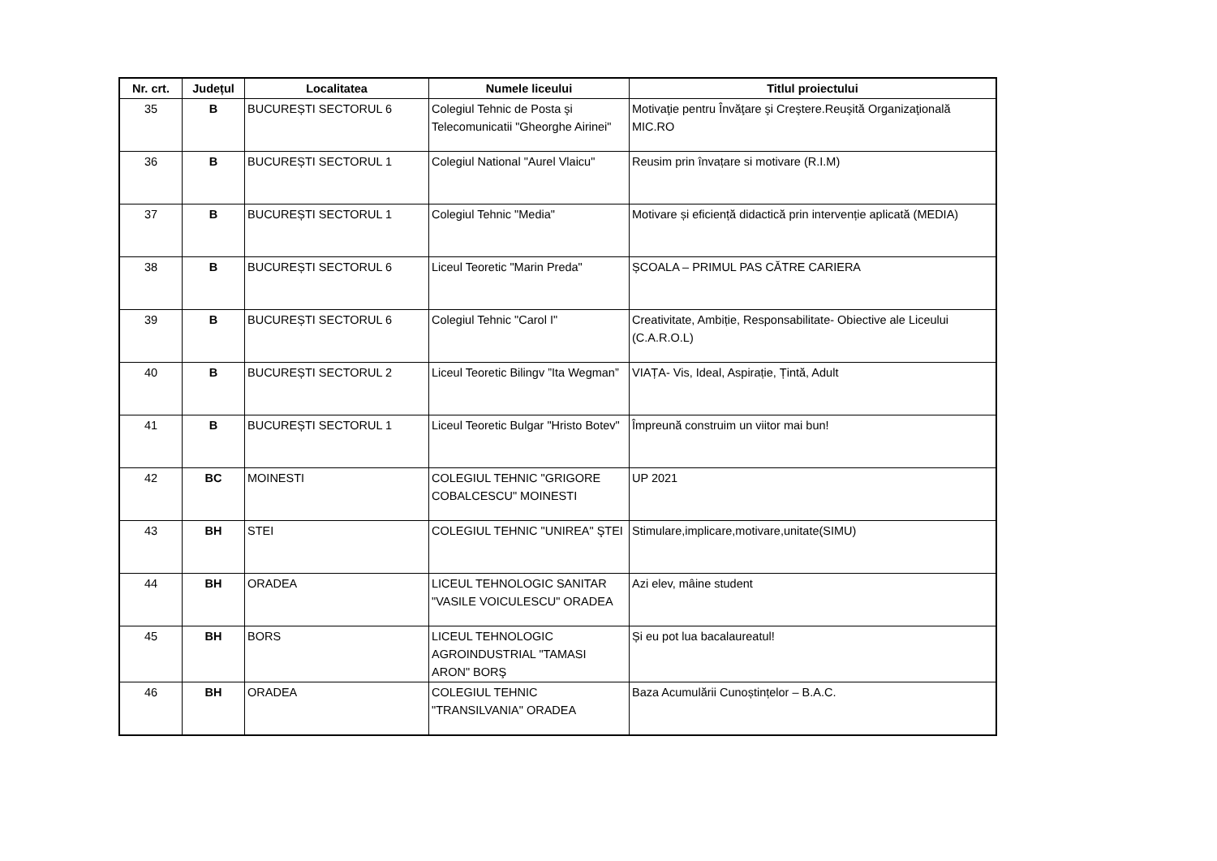| Nr. crt. | Județul | Localitatea | Numele liceului | Titlul proiectului |
| --- | --- | --- | --- | --- |
| 35 | B | BUCUREȘTI SECTORUL 6 | Colegiul Tehnic de Posta şi Telecomunicatii "Gheorghe Airinei" | Motivaţie pentru Învăţare şi Creştere.Reuşită Organizaţională MIC.RO |
| 36 | B | BUCUREȘTI SECTORUL 1 | Colegiul National "Aurel Vlaicu" | Reusim prin învațare si motivare (R.I.M) |
| 37 | B | BUCUREȘTI SECTORUL 1 | Colegiul Tehnic "Media" | Motivare și eficiență didactică prin intervenție aplicată (MEDIA) |
| 38 | B | BUCUREȘTI SECTORUL 6 | Liceul Teoretic "Marin Preda" | ȘCOALA – PRIMUL PAS CĂTRE CARIERA |
| 39 | B | BUCUREȘTI SECTORUL 6 | Colegiul Tehnic "Carol I" | Creativitate, Ambiție, Responsabilitate- Obiective ale Liceului (C.A.R.O.L) |
| 40 | B | BUCUREȘTI SECTORUL 2 | Liceul Teoretic Bilingv ”Ita Wegman” | VIAȚA- Vis, Ideal, Aspirație, Țintă, Adult |
| 41 | B | BUCUREȘTI SECTORUL 1 | Liceul Teoretic Bulgar "Hristo Botev" | Împreună construim un viitor mai bun! |
| 42 | BC | MOINESTI | COLEGIUL TEHNIC "GRIGORE COBALCESCU" MOINESTI | UP 2021 |
| 43 | BH | STEI | COLEGIUL TEHNIC "UNIREA" ŞTEI | Stimulare,implicare,motivare,unitate(SIMU) |
| 44 | BH | ORADEA | LICEUL TEHNOLOGIC SANITAR "VASILE VOICULESCU" ORADEA | Azi elev, mâine student |
| 45 | BH | BORS | LICEUL TEHNOLOGIC AGROINDUSTRIAL "TAMASI ARON" BORŞ | Și eu pot lua bacalaureatul! |
| 46 | BH | ORADEA | COLEGIUL TEHNIC "TRANSILVANIA" ORADEA | Baza Acumulării Cunoștințelor – B.A.C. |